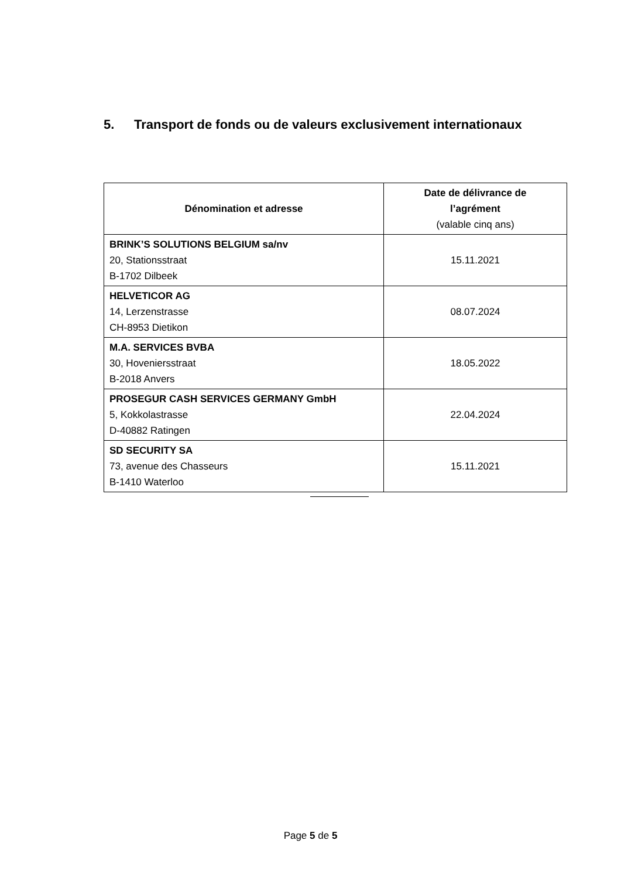5. Transport de fonds ou de valeurs exclusivement internationaux
| Dénomination et adresse | Date de délivrance de l’agrément (valable cinq ans) |
| --- | --- |
| BRINK’S SOLUTIONS BELGIUM sa/nv 20, Stationsstraat B-1702 Dilbeek | 15.11.2021 |
| HELVETICOR AG 14, Lerzenstrasse CH-8953 Dietikon | 08.07.2024 |
| M.A. SERVICES BVBA 30, Hoveniersstraat B-2018 Anvers | 18.05.2022 |
| PROSEGUR CASH SERVICES GERMANY GmbH 5, Kokkolastrasse D-40882 Ratingen | 22.04.2024 |
| SD SECURITY SA 73, avenue des Chasseurs B-1410 Waterloo | 15.11.2021 |
Page 5 de 5